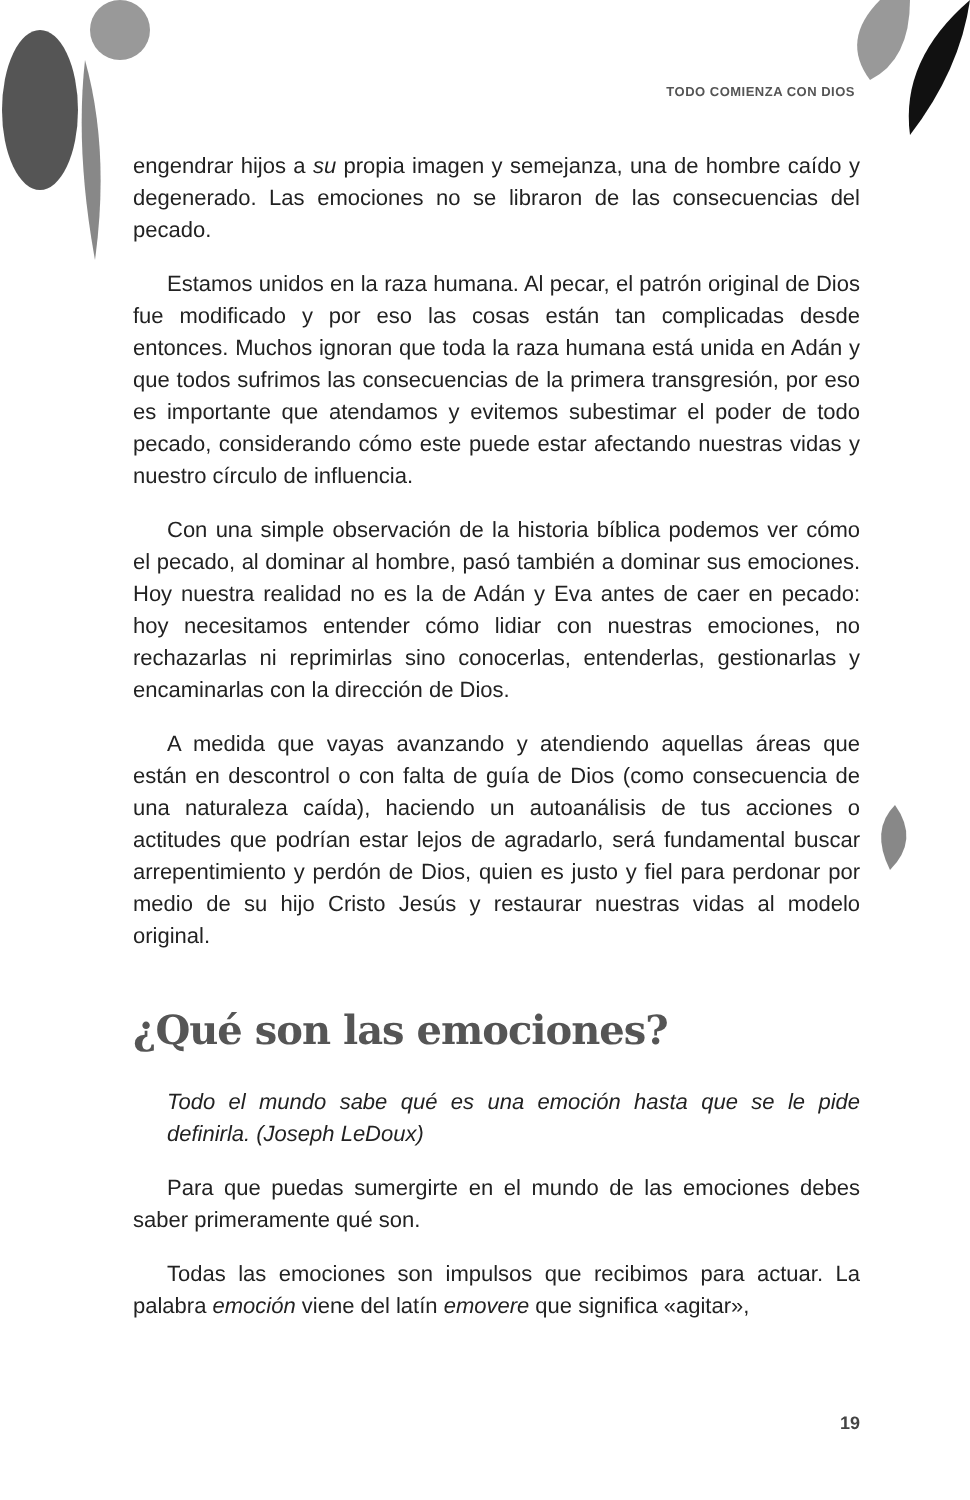TODO COMIENZA CON DIOS
engendrar hijos a su propia imagen y semejanza, una de hombre caído y degenerado. Las emociones no se libraron de las consecuencias del pecado.
Estamos unidos en la raza humana. Al pecar, el patrón original de Dios fue modificado y por eso las cosas están tan complicadas desde entonces. Muchos ignoran que toda la raza humana está unida en Adán y que todos sufrimos las consecuencias de la primera transgresión, por eso es importante que atendamos y evitemos subestimar el poder de todo pecado, considerando cómo este puede estar afectando nuestras vidas y nuestro círculo de influencia.
Con una simple observación de la historia bíblica podemos ver cómo el pecado, al dominar al hombre, pasó también a dominar sus emociones. Hoy nuestra realidad no es la de Adán y Eva antes de caer en pecado: hoy necesitamos entender cómo lidiar con nuestras emociones, no rechazarlas ni reprimirlas sino conocerlas, entenderlas, gestionarlas y encaminarlas con la dirección de Dios.
A medida que vayas avanzando y atendiendo aquellas áreas que están en descontrol o con falta de guía de Dios (como consecuencia de una naturaleza caída), haciendo un autoanálisis de tus acciones o actitudes que podrían estar lejos de agradarlo, será fundamental buscar arrepentimiento y perdón de Dios, quien es justo y fiel para perdonar por medio de su hijo Cristo Jesús y restaurar nuestras vidas al modelo original.
¿Qué son las emociones?
Todo el mundo sabe qué es una emoción hasta que se le pide definirla. (Joseph LeDoux)
Para que puedas sumergirte en el mundo de las emociones debes saber primeramente qué son.
Todas las emociones son impulsos que recibimos para actuar. La palabra emoción viene del latín emovere que significa «agitar»,
19